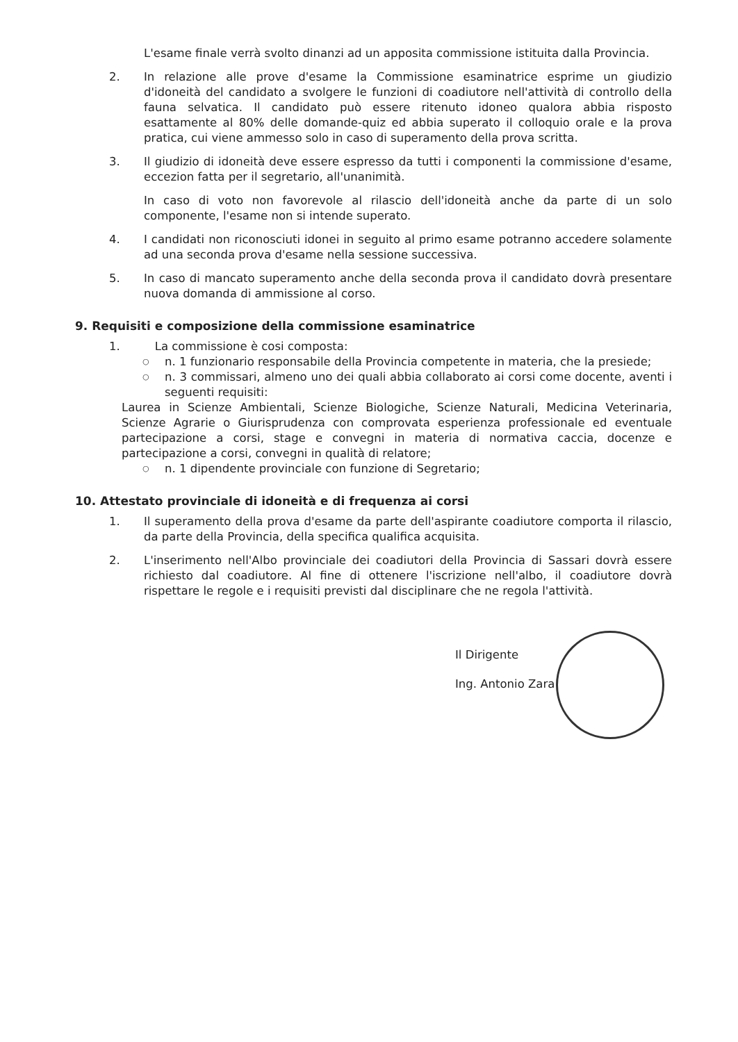L'esame finale verrà svolto dinanzi ad un apposita commissione istituita dalla Provincia.
2. In relazione alle prove d'esame la Commissione esaminatrice esprime un giudizio d'idoneità del candidato a svolgere le funzioni di coadiutore nell'attività di controllo della fauna selvatica. Il candidato può essere ritenuto idoneo qualora abbia risposto esattamente al 80% delle domande-quiz ed abbia superato il colloquio orale e la prova pratica, cui viene ammesso solo in caso di superamento della prova scritta.
3. Il giudizio di idoneità deve essere espresso da tutti i componenti la commissione d'esame, eccezion fatta per il segretario, all'unanimità.
In caso di voto non favorevole al rilascio dell'idoneità anche da parte di un solo componente, l'esame non si intende superato.
4. I candidati non riconosciuti idonei in seguito al primo esame potranno accedere solamente ad una seconda prova d'esame nella sessione successiva.
5. In caso di mancato superamento anche della seconda prova il candidato dovrà presentare nuova domanda di ammissione al corso.
9. Requisiti e composizione della commissione esaminatrice
1. La commissione è cosi composta:
○ n. 1 funzionario responsabile della Provincia competente in materia, che la presiede;
○ n. 3 commissari, almeno uno dei quali abbia collaborato ai corsi come docente, aventi i seguenti requisiti:
Laurea in Scienze Ambientali, Scienze Biologiche, Scienze Naturali, Medicina Veterinaria, Scienze Agrarie o Giurisprudenza con comprovata esperienza professionale ed eventuale partecipazione a corsi, stage e convegni in materia di normativa caccia, docenze e partecipazione a corsi, convegni in qualità di relatore;
○ n. 1 dipendente provinciale con funzione di Segretario;
10. Attestato provinciale di idoneità e di frequenza ai corsi
1. Il superamento della prova d'esame da parte dell'aspirante coadiutore comporta il rilascio, da parte della Provincia, della specifica qualifica acquisita.
2. L'inserimento nell'Albo provinciale dei coadiutori della Provincia di Sassari dovrà essere richiesto dal coadiutore. Al fine di ottenere l'iscrizione nell'albo, il coadiutore dovrà rispettare le regole e i requisiti previsti dal disciplinare che ne regola l'attività.
Il Dirigente
Ing. Antonio Zara